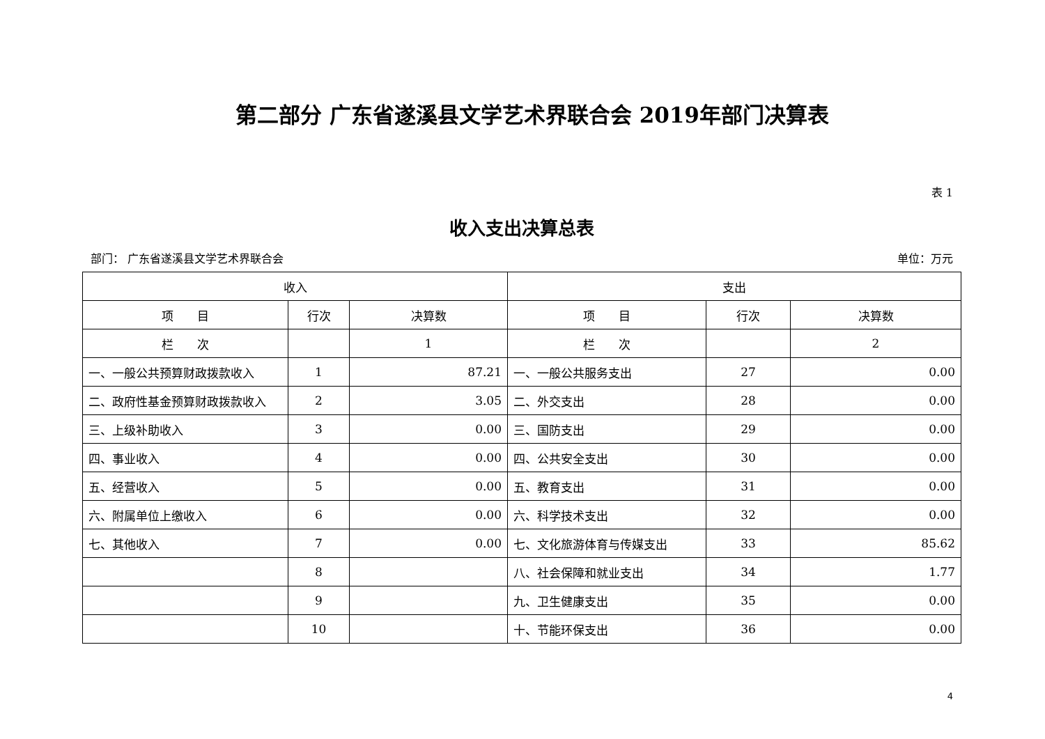第二部分 广东省遂溪县文学艺术界联合会 2019年部门决算表
表 1
收入支出决算总表
部门： 广东省遂溪县文学艺术界联合会 单位：万元
| 收入 | | | 支出 | | |
| --- | --- | --- | --- | --- | --- |
| 项 目 | 行次 | 决算数 | 项 目 | 行次 | 决算数 |
| 栏 次 | | 1 | 栏 次 | | 2 |
| 一、一般公共预算财政拨款收入 | 1 | 87.21 | 一、一般公共服务支出 | 27 | 0.00 |
| 二、政府性基金预算财政拨款收入 | 2 | 3.05 | 二、外交支出 | 28 | 0.00 |
| 三、上级补助收入 | 3 | 0.00 | 三、国防支出 | 29 | 0.00 |
| 四、事业收入 | 4 | 0.00 | 四、公共安全支出 | 30 | 0.00 |
| 五、经营收入 | 5 | 0.00 | 五、教育支出 | 31 | 0.00 |
| 六、附属单位上缴收入 | 6 | 0.00 | 六、科学技术支出 | 32 | 0.00 |
| 七、其他收入 | 7 | 0.00 | 七、文化旅游体育与传媒支出 | 33 | 85.62 |
| | 8 | | 八、社会保障和就业支出 | 34 | 1.77 |
| | 9 | | 九、卫生健康支出 | 35 | 0.00 |
| | 10 | | 十、节能环保支出 | 36 | 0.00 |
4